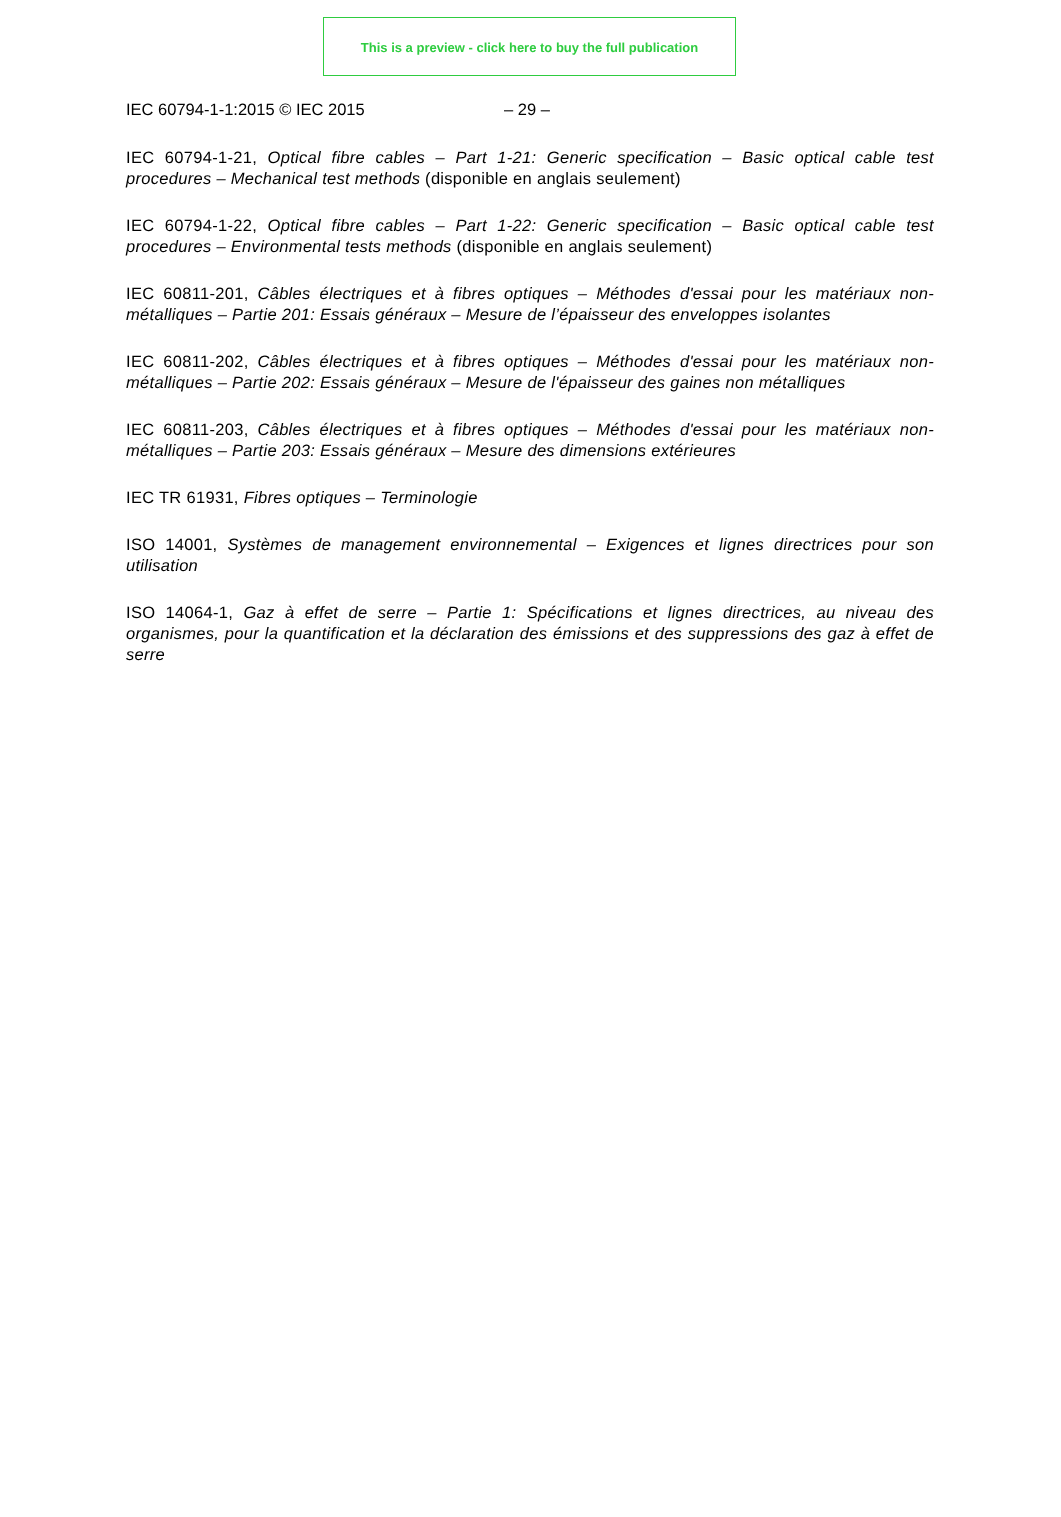This is a preview - click here to buy the full publication
IEC 60794-1-1:2015 © IEC 2015 – 29 –
IEC 60794-1-21, Optical fibre cables – Part 1-21: Generic specification – Basic optical cable test procedures – Mechanical test methods (disponible en anglais seulement)
IEC 60794-1-22, Optical fibre cables – Part 1-22: Generic specification – Basic optical cable test procedures – Environmental tests methods (disponible en anglais seulement)
IEC 60811-201, Câbles électriques et à fibres optiques – Méthodes d'essai pour les matériaux non-métalliques – Partie 201: Essais généraux – Mesure de l’épaisseur des enveloppes isolantes
IEC 60811-202, Câbles électriques et à fibres optiques – Méthodes d'essai pour les matériaux non-métalliques – Partie 202: Essais généraux – Mesure de l'épaisseur des gaines non métalliques
IEC 60811-203, Câbles électriques et à fibres optiques – Méthodes d'essai pour les matériaux non-métalliques – Partie 203: Essais généraux – Mesure des dimensions extérieures
IEC TR 61931, Fibres optiques – Terminologie
ISO 14001, Systèmes de management environnemental – Exigences et lignes directrices pour son utilisation
ISO 14064-1, Gaz à effet de serre – Partie 1: Spécifications et lignes directrices, au niveau des organismes, pour la quantification et la déclaration des émissions et des suppressions des gaz à effet de serre